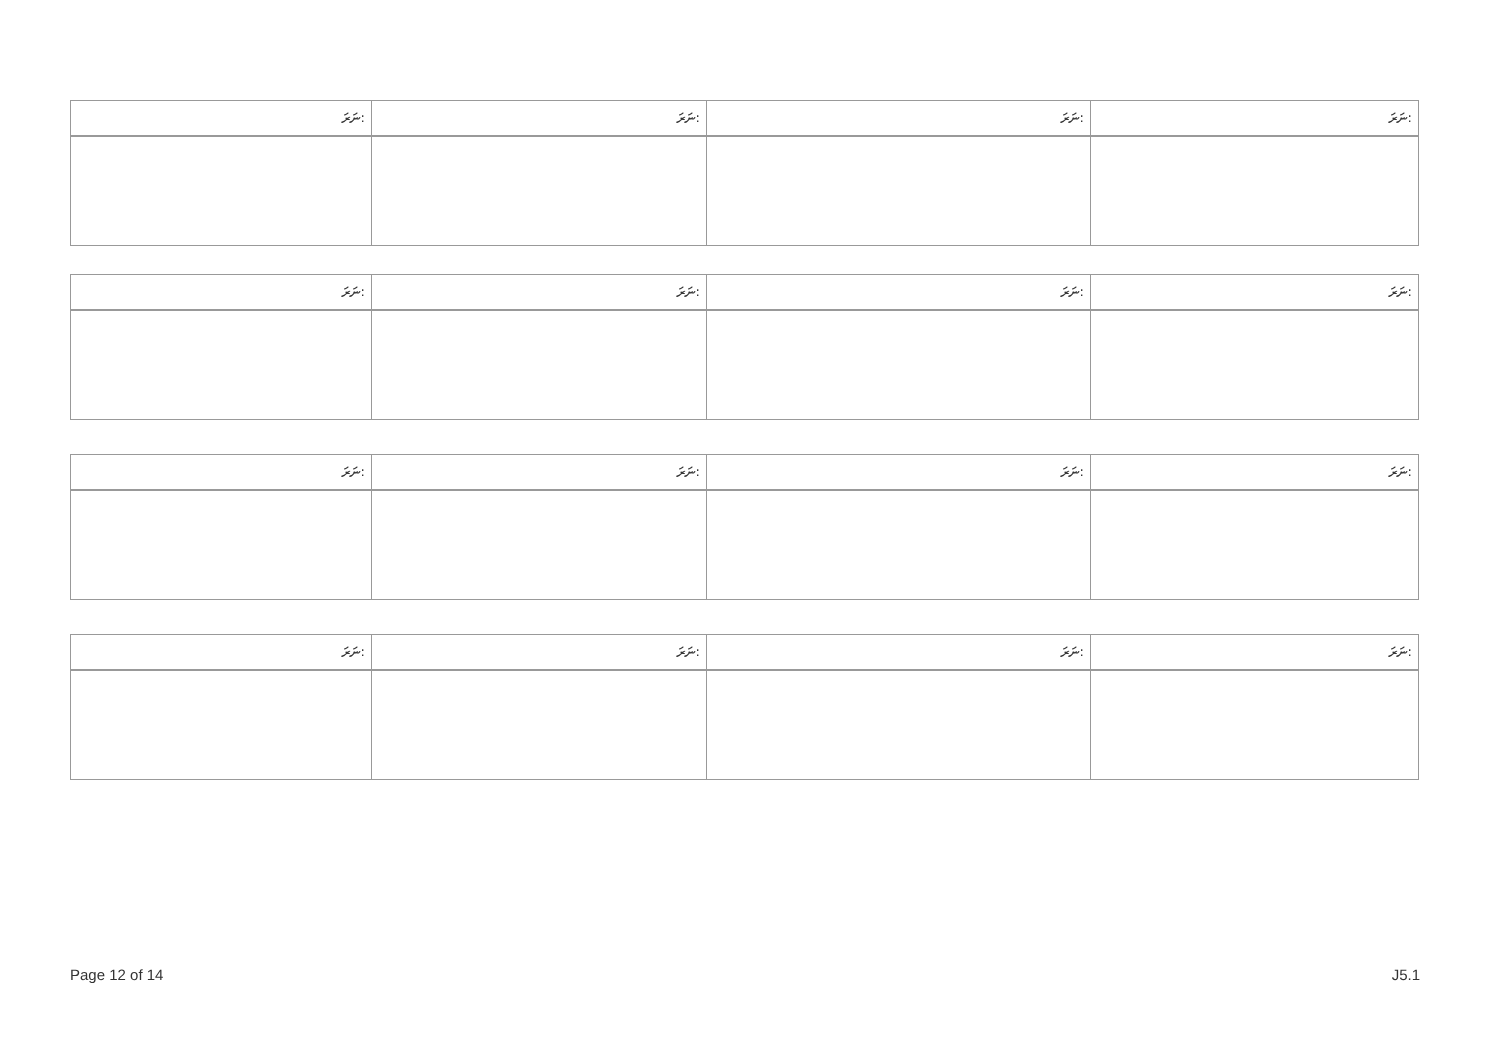| ނަރަ: | ނަރަ: | ނަރަ: | ނަރަ: |
| --- | --- | --- | --- |
| ނަރަ: | ނަރަ: | ނަރަ: | ނަރަ: |
| --- | --- | --- | --- |
| ނަރަ: | ނަރަ: | ނަރަ: | ނަރަ: |
| --- | --- | --- | --- |
| ނަރަ: | ނަރަ: | ނަރަ: | ނަރަ: |
| --- | --- | --- | --- |
Page 12 of 14 J5.1